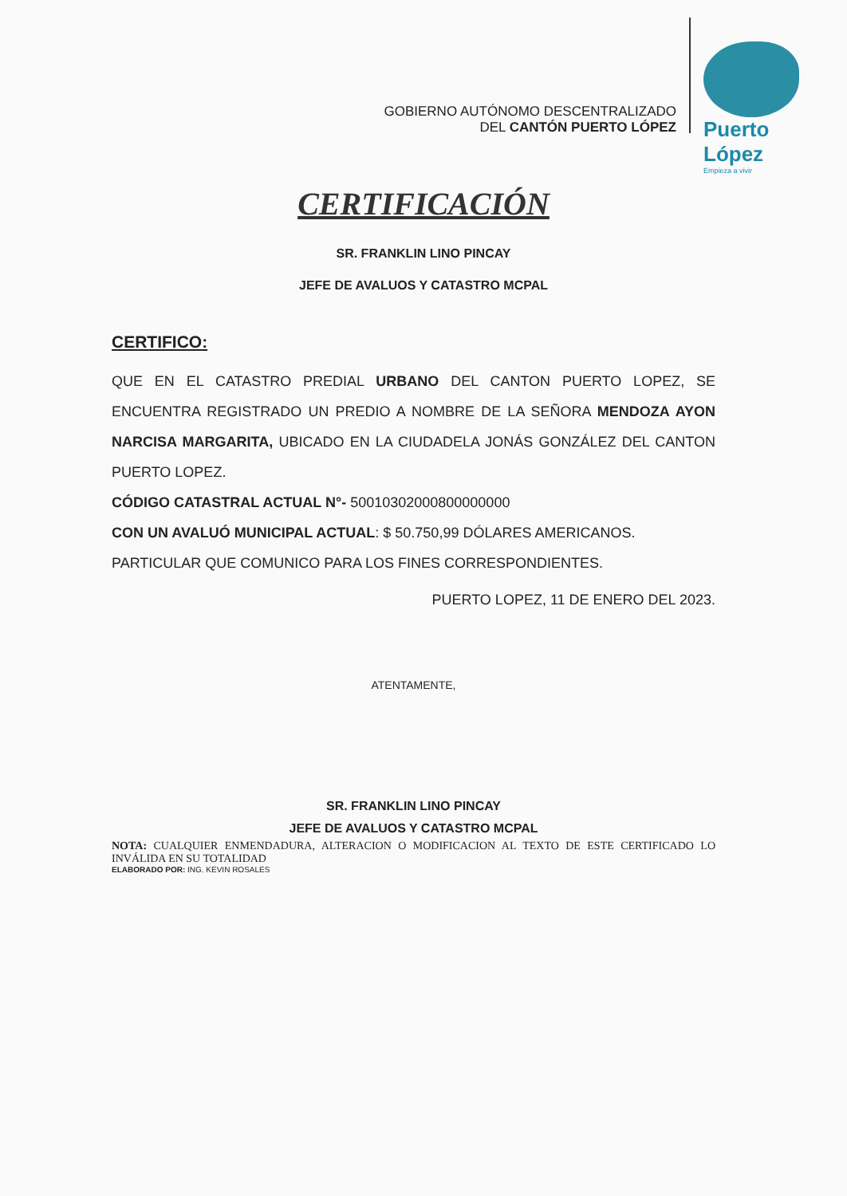GOBIERNO AUTÓNOMO DESCENTRALIZADO
DEL CANTÓN PUERTO LÓPEZ
Puerto López
Empieza a vivir
CERTIFICACIÓN
SR. FRANKLIN LINO PINCAY
JEFE DE AVALUOS Y CATASTRO MCPAL
CERTIFICO:
QUE EN EL CATASTRO PREDIAL URBANO DEL CANTON PUERTO LOPEZ, SE ENCUENTRA REGISTRADO UN PREDIO A NOMBRE DE LA SEÑORA MENDOZA AYON NARCISA MARGARITA, UBICADO EN LA CIUDADELA JONÁS GONZÁLEZ DEL CANTON PUERTO LOPEZ.
CÓDIGO CATASTRAL ACTUAL N°- 50010302000800000000
CON UN AVALUÓ MUNICIPAL ACTUAL: $ 50.750,99 DÓLARES AMERICANOS.
PARTICULAR QUE COMUNICO PARA LOS FINES CORRESPONDIENTES.
PUERTO LOPEZ, 11 DE ENERO DEL 2023.
ATENTAMENTE,
SR. FRANKLIN LINO PINCAY
JEFE DE AVALUOS Y CATASTRO MCPAL
NOTA: CUALQUIER ENMENDADURA, ALTERACION O MODIFICACION AL TEXTO DE ESTE CERTIFICADO LO INVÁLIDA EN SU TOTALIDAD
ELABORADO POR: ING. KEVIN ROSALES